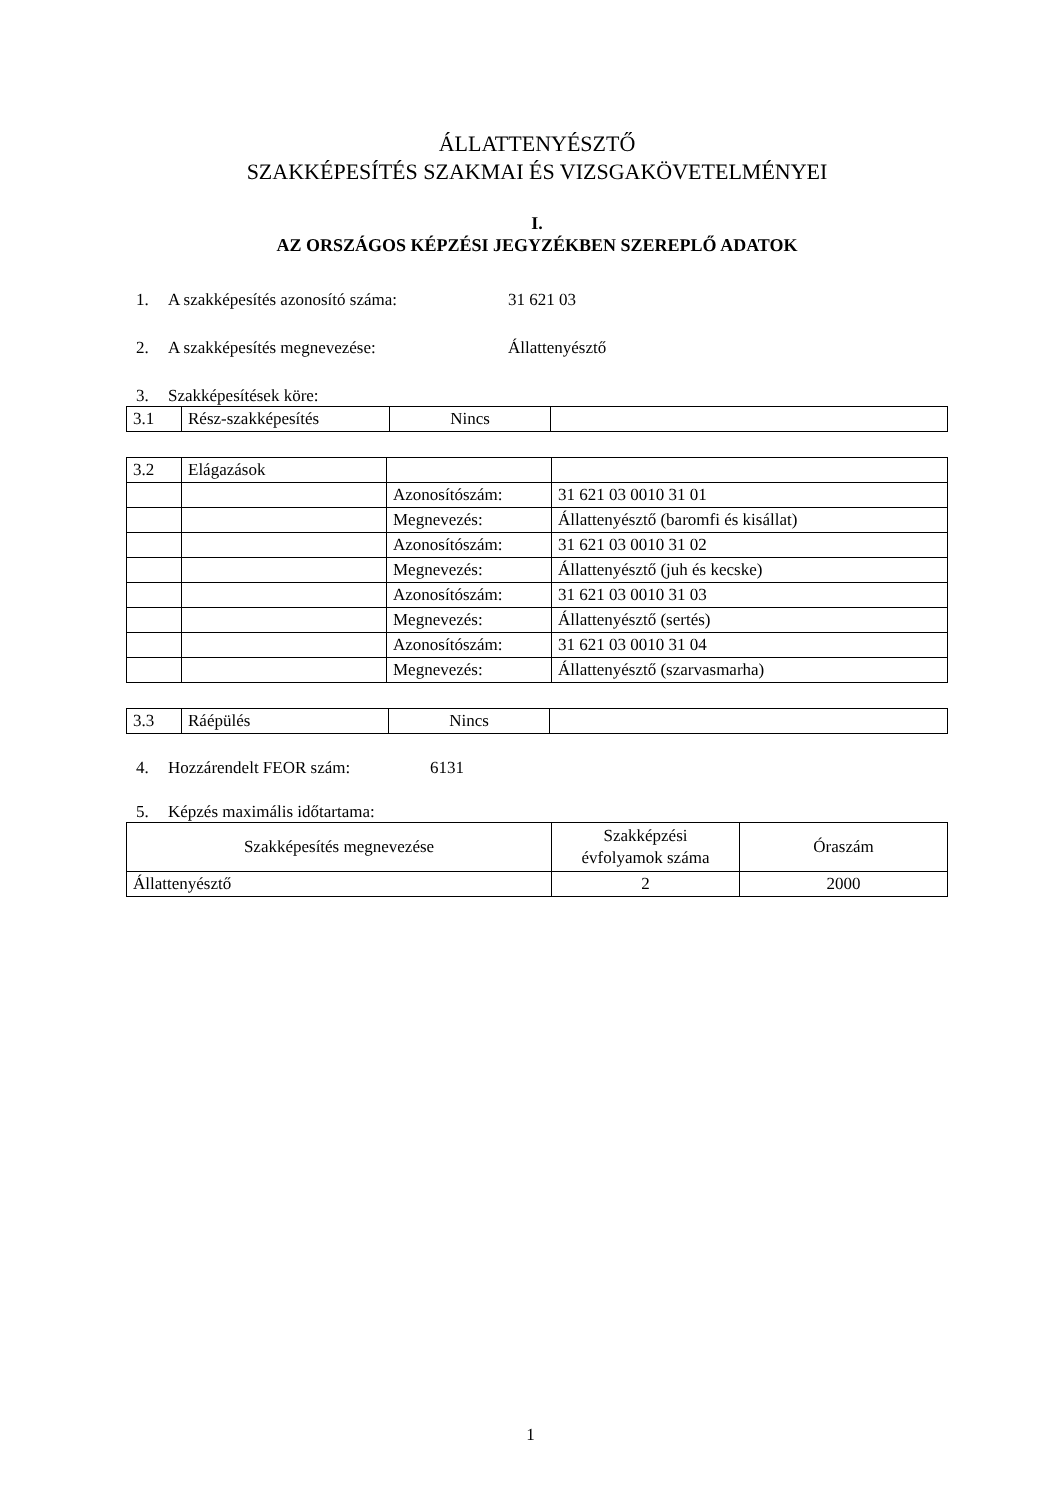ÁLLATTENYÉSZTŐ
SZAKKÉPESÍTÉS SZAKMAI ÉS VIZSGAKÖVETELMÉNYEI
I.
AZ ORSZÁGOS KÉPZÉSI JEGYZÉKBEN SZEREPLŐ ADATOK
1. A szakképesítés azonosító száma: 31 621 03
2. A szakképesítés megnevezése: Állattenyésztő
3. Szakképesítések köre:
| 3.1 | Rész-szakképesítés | Nincs | |
| 3.2 | Elágazások | | |
| | | Azonosítószám: | 31 621 03 0010 31 01 |
| | | Megnevezés: | Állattenyésztő (baromfi és kisállat) |
| | | Azonosítószám: | 31 621 03 0010 31 02 |
| | | Megnevezés: | Állattenyésztő (juh és kecske) |
| | | Azonosítószám: | 31 621 03 0010 31 03 |
| | | Megnevezés: | Állattenyésztő (sertés) |
| | | Azonosítószám: | 31 621 03 0010 31 04 |
| | | Megnevezés: | Állattenyésztő (szarvasmarha) |
| 3.3 | Ráépülés | Nincs | |
4. Hozzárendelt FEOR szám: 6131
5. Képzés maximális időtartama:
| Szakképesítés megnevezése | Szakképzési évfolyamok száma | Óraszám |
| Állattenyésztő | 2 | 2000 |
1